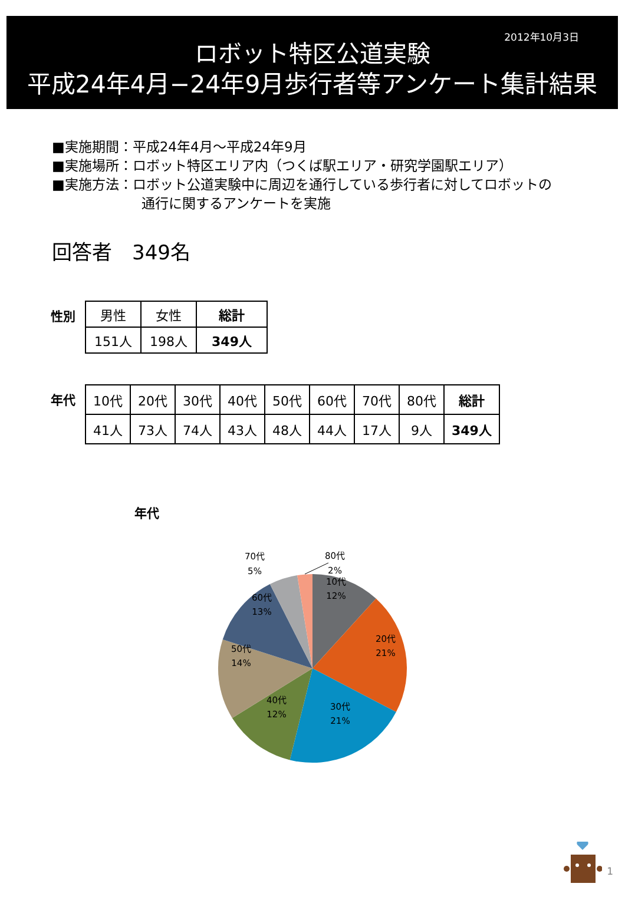2012年10月3日
ロボット特区公道実験
平成24年4月−24年9月歩行者等アンケート集計結果
■実施期間：平成24年4月～平成24年9月
■実施場所：ロボット特区エリア内（つくば駅エリア・研究学園駅エリア）
■実施方法：ロボット公道実験中に周辺を通行している歩行者に対してロボットの
通行に関するアンケートを実施
回答者　349名
性別
| 男性 | 女性 | 総計 |
| --- | --- | --- |
| 151人 | 198人 | 349人 |
年代
| 10代 | 20代 | 30代 | 40代 | 50代 | 60代 | 70代 | 80代 | 総計 |
| --- | --- | --- | --- | --- | --- | --- | --- | --- |
| 41人 | 73人 | 74人 | 43人 | 48人 | 44人 | 17人 | 9人 | 349人 |
年代
10代
12%
20代
21%
30代
21%
40代
12%
50代
14%
60代
13%
70代
5%
80代
2%
1